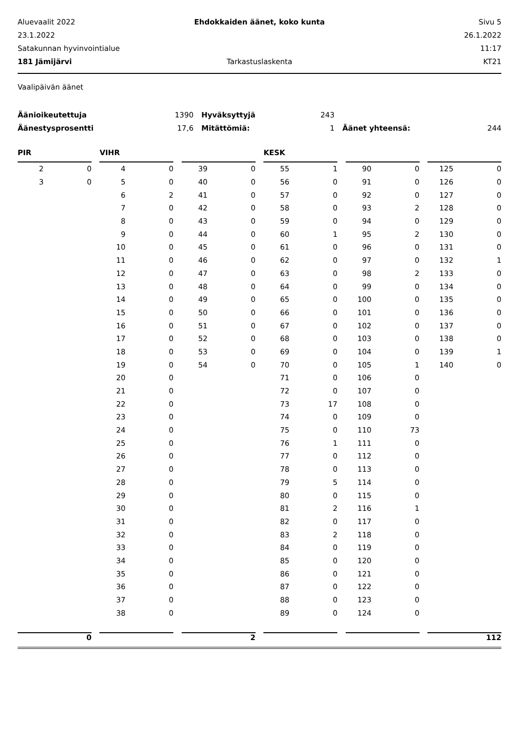Aluevaalit 2022
Ehdokkaiden äänet, koko kunta
Sivu 5
23.1.2022
26.1.2022
Satakunnan hyvinvointialue
11:17
181 Jämijärvi
Tarkastuslaskenta
KT21
Vaalipäivän äänet
| Äänioikeutettuja | 1390 | Hyväksyttyjä | 243 | | |
| Äänestysprosentti | 17,6 | Mitättömiä: | 1 | Äänet yhteensä: | 244 |
PIR
| 2 | 0 |
| 3 | 0 |
0
VIHR
| 4 | 0 |
| 5 | 0 |
| 6 | 2 |
| 7 | 0 |
| 8 | 0 |
| 9 | 0 |
| 10 | 0 |
| 11 | 0 |
| 12 | 0 |
| 13 | 0 |
| 14 | 0 |
| 15 | 0 |
| 16 | 0 |
| 17 | 0 |
| 18 | 0 |
| 19 | 0 |
| 20 | 0 |
| 21 | 0 |
| 22 | 0 |
| 23 | 0 |
| 24 | 0 |
| 25 | 0 |
| 26 | 0 |
| 27 | 0 |
| 28 | 0 |
| 29 | 0 |
| 30 | 0 |
| 31 | 0 |
| 32 | 0 |
| 33 | 0 |
| 34 | 0 |
| 35 | 0 |
| 36 | 0 |
| 37 | 0 |
| 38 | 0 |
| 39 | 0 |
| 40 | 0 |
| 41 | 0 |
| 42 | 0 |
| 43 | 0 |
| 44 | 0 |
| 45 | 0 |
| 46 | 0 |
| 47 | 0 |
| 48 | 0 |
| 49 | 0 |
| 50 | 0 |
| 51 | 0 |
| 52 | 0 |
| 53 | 0 |
| 54 | 0 |
2
KESK
| 55 | 1 |
| 56 | 0 |
| 57 | 0 |
| 58 | 0 |
| 59 | 0 |
| 60 | 1 |
| 61 | 0 |
| 62 | 0 |
| 63 | 0 |
| 64 | 0 |
| 65 | 0 |
| 66 | 0 |
| 67 | 0 |
| 68 | 0 |
| 69 | 0 |
| 70 | 0 |
| 71 | 0 |
| 72 | 0 |
| 73 | 17 |
| 74 | 0 |
| 75 | 0 |
| 76 | 1 |
| 77 | 0 |
| 78 | 0 |
| 79 | 5 |
| 80 | 0 |
| 81 | 2 |
| 82 | 0 |
| 83 | 2 |
| 84 | 0 |
| 85 | 0 |
| 86 | 0 |
| 87 | 0 |
| 88 | 0 |
| 89 | 0 |
| 90 | 0 |
| 91 | 0 |
| 92 | 0 |
| 93 | 2 |
| 94 | 0 |
| 95 | 2 |
| 96 | 0 |
| 97 | 0 |
| 98 | 2 |
| 99 | 0 |
| 100 | 0 |
| 101 | 0 |
| 102 | 0 |
| 103 | 0 |
| 104 | 0 |
| 105 | 1 |
| 106 | 0 |
| 107 | 0 |
| 108 | 0 |
| 109 | 0 |
| 110 | 73 |
| 111 | 0 |
| 112 | 0 |
| 113 | 0 |
| 114 | 0 |
| 115 | 0 |
| 116 | 1 |
| 117 | 0 |
| 118 | 0 |
| 119 | 0 |
| 120 | 0 |
| 121 | 0 |
| 122 | 0 |
| 123 | 0 |
| 124 | 0 |
| 125 | 0 |
| 126 | 0 |
| 127 | 0 |
| 128 | 0 |
| 129 | 0 |
| 130 | 0 |
| 131 | 0 |
| 132 | 1 |
| 133 | 0 |
| 134 | 0 |
| 135 | 0 |
| 136 | 0 |
| 137 | 0 |
| 138 | 0 |
| 139 | 1 |
| 140 | 0 |
112